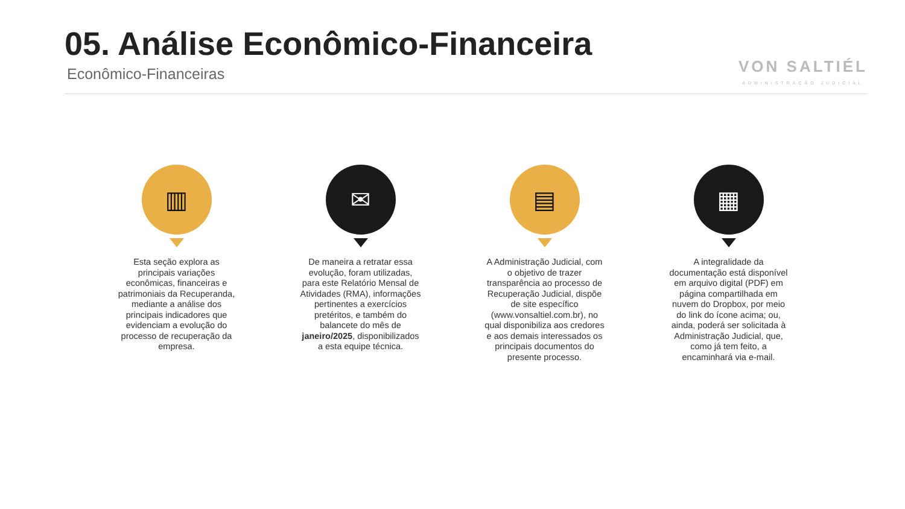05. Análise Econômico-Financeira
Econômico-Financeiras
VON SALTIÉL
ADMINISTRAÇÃO JUDICIAL
▥
Esta seção explora as principais variações econômicas, financeiras e patrimoniais da Recuperanda, mediante a análise dos principais indicadores que evidenciam a evolução do processo de recuperação da empresa.
✉
De maneira a retratar essa evolução, foram utilizadas, para este Relatório Mensal de Atividades (RMA), informações pertinentes a exercícios pretéritos, e também do balancete do mês de janeiro/2025, disponibilizados a esta equipe técnica.
▤
A Administração Judicial, com o objetivo de trazer transparência ao processo de Recuperação Judicial, dispõe de site específico (www.vonsaltiel.com.br), no qual disponibiliza aos credores e aos demais interessados os principais documentos do presente processo.
▦
A integralidade da documentação está disponível em arquivo digital (PDF) em página compartilhada em nuvem do Dropbox, por meio do link do ícone acima; ou, ainda, poderá ser solicitada à Administração Judicial, que, como já tem feito, a encaminhará via e-mail.